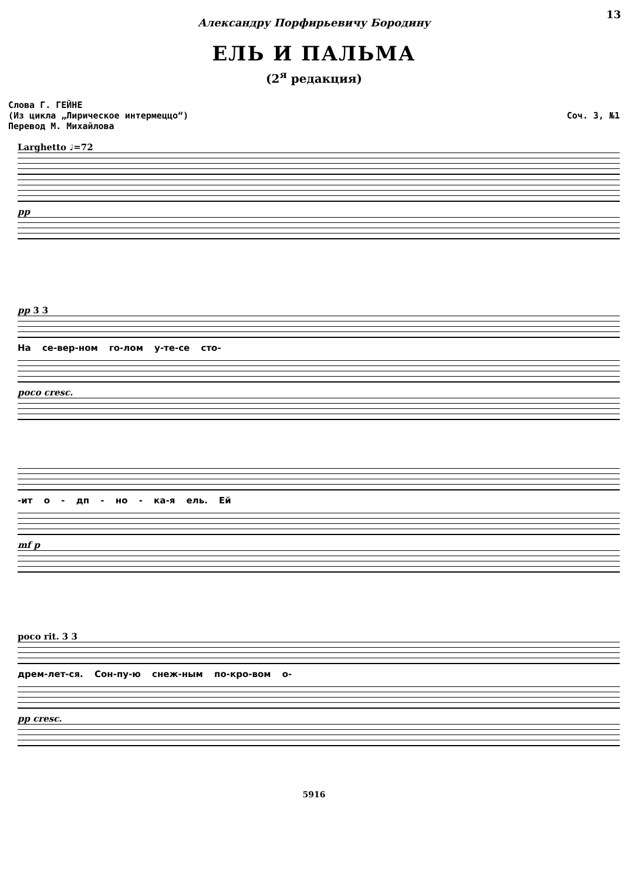13
Александру Порфирьевичу Бородину
ЕЛЬ И ПАЛЬМА
(2<sup>я</sup> редакция)
Слова Г. ГЕЙНЕ
(Из цикла „Лирическое интермеццо“)
Перевод М. Михайлова
Соч. 3, №1
Larghetto ♩=72
pp
pp 3 3
На се-вер-ном го-лом у-те-се сто-
poco cresc.
-ит о - дп - но - ка-я ель. Ей
mf p
poco rit. 3 3
дрем-лет-ся. Сон-пу-ю снеж-ным по-кро-вом о-
pp cresc.
5916